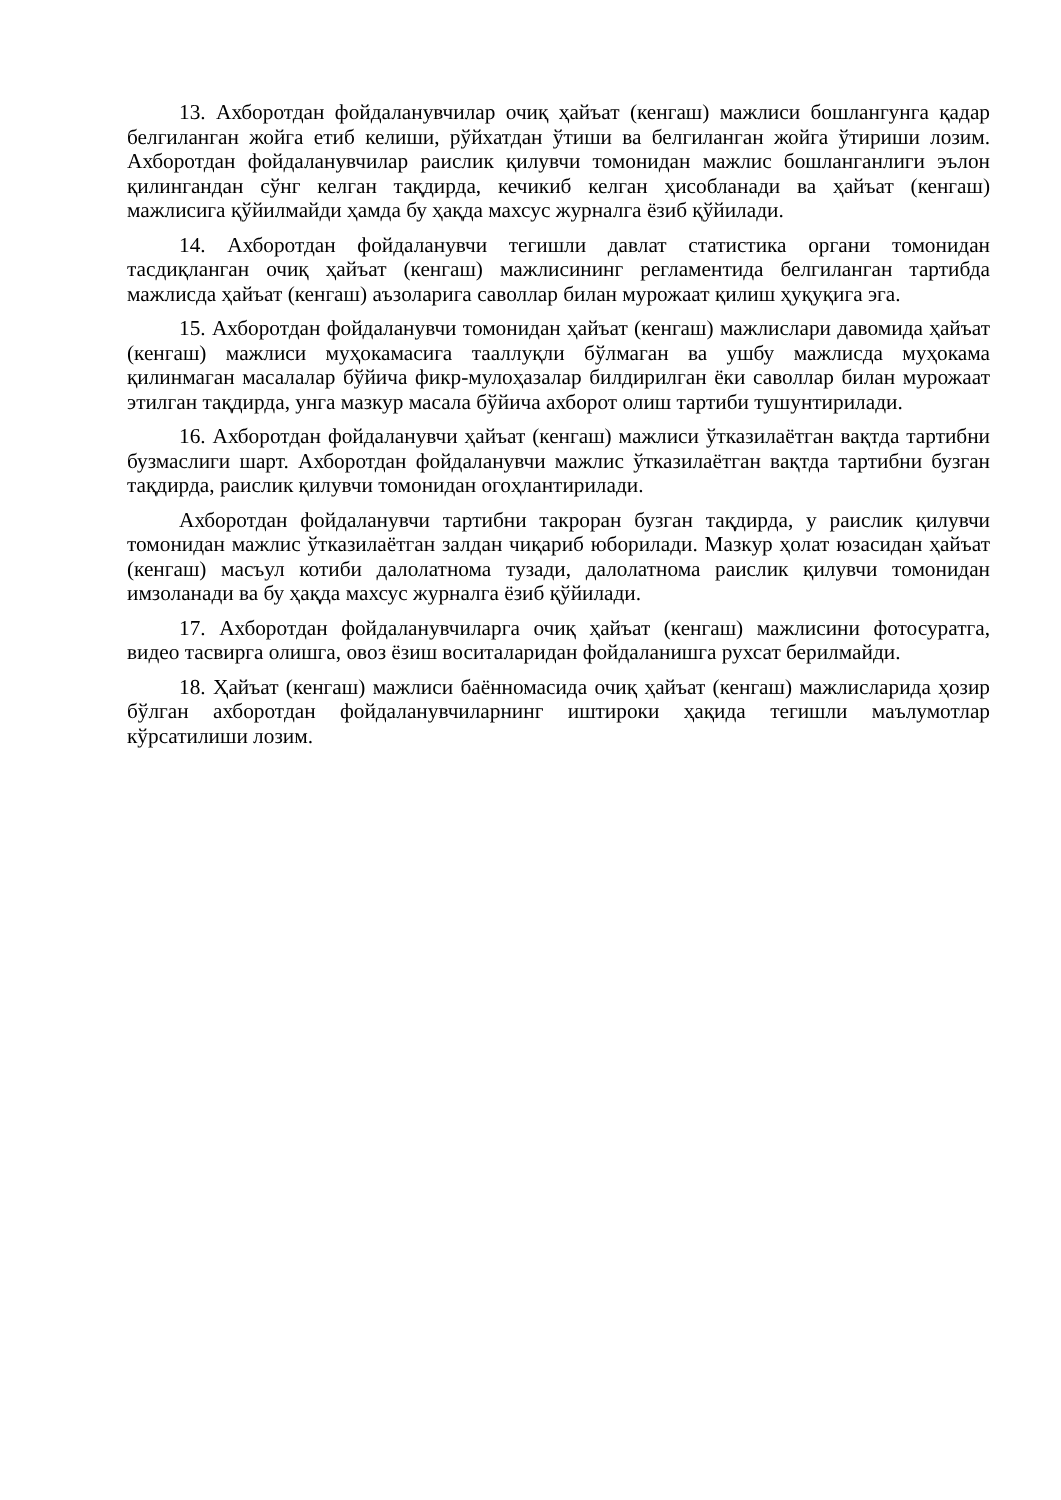13. Ахборотдан фойдаланувчилар очиқ ҳайъат (кенгаш) мажлиси бошлангунга қадар белгиланган жойга етиб келиши, рўйхатдан ўтиши ва белгиланган жойга ўтириши лозим. Ахборотдан фойдаланувчилар раислик қилувчи томонидан мажлис бошланганлиги эълон қилингандан сўнг келган тақдирда, кечикиб келган ҳисобланади ва ҳайъат (кенгаш) мажлисига қўйилмайди ҳамда бу ҳақда махсус журналга ёзиб қўйилади.
14. Ахборотдан фойдаланувчи тегишли давлат статистика органи томонидан тасдиқланган очиқ ҳайъат (кенгаш) мажлисининг регламентида белгиланган тартибда мажлисда ҳайъат (кенгаш) аъзоларига саволлар билан мурожаат қилиш ҳуқуқига эга.
15. Ахборотдан фойдаланувчи томонидан ҳайъат (кенгаш) мажлислари давомида ҳайъат (кенгаш) мажлиси муҳокамасига тааллуқли бўлмаган ва ушбу мажлисда муҳокама қилинмаган масалалар бўйича фикр-мулоҳазалар билдирилган ёки саволлар билан мурожаат этилган тақдирда, унга мазкур масала бўйича ахборот олиш тартиби тушунтирилади.
16. Ахборотдан фойдаланувчи ҳайъат (кенгаш) мажлиси ўтказилаётган вақтда тартибни бузмаслиги шарт. Ахборотдан фойдаланувчи мажлис ўтказилаётган вақтда тартибни бузган тақдирда, раислик қилувчи томонидан огоҳлантирилади.
Ахборотдан фойдаланувчи тартибни такроран бузган тақдирда, у раислик қилувчи томонидан мажлис ўтказилаётган залдан чиқариб юборилади. Мазкур ҳолат юзасидан ҳайъат (кенгаш) масъул котиби далолатнома тузади, далолатнома раислик қилувчи томонидан имзоланади ва бу ҳақда махсус журналга ёзиб қўйилади.
17. Ахборотдан фойдаланувчиларга очиқ ҳайъат (кенгаш) мажлисини фотосуратга, видео тасвирга олишга, овоз ёзиш воситаларидан фойдаланишга рухсат берилмайди.
18. Ҳайъат (кенгаш) мажлиси баённомасида очиқ ҳайъат (кенгаш) мажлисларида ҳозир бўлган ахборотдан фойдаланувчиларнинг иштироки ҳақида тегишли маълумотлар кўрсатилиши лозим.